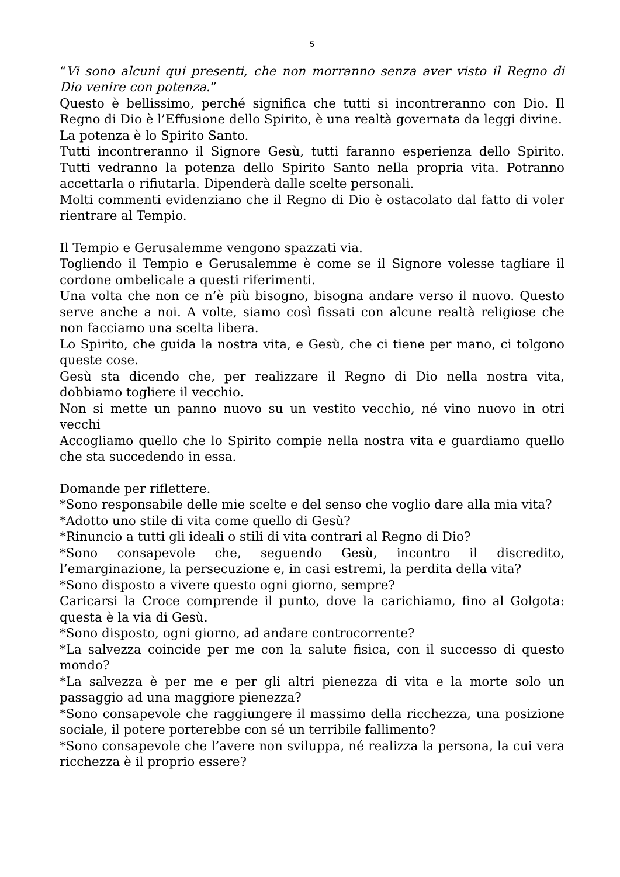5
“Vi sono alcuni qui presenti, che non morranno senza aver visto il Regno di Dio venire con potenza.”
Questo è bellissimo, perché significa che tutti si incontreranno con Dio. Il Regno di Dio è l’Effusione dello Spirito, è una realtà governata da leggi divine.
La potenza è lo Spirito Santo.
Tutti incontreranno il Signore Gesù, tutti faranno esperienza dello Spirito. Tutti vedranno la potenza dello Spirito Santo nella propria vita. Potranno accettarla o rifiutarla. Dipenderà dalle scelte personali.
Molti commenti evidenziano che il Regno di Dio è ostacolato dal fatto di voler rientrare al Tempio.
Il Tempio e Gerusalemme vengono spazzati via.
Togliendo il Tempio e Gerusalemme è come se il Signore volesse tagliare il cordone ombelicale a questi riferimenti.
Una volta che non ce n’è più bisogno, bisogna andare verso il nuovo. Questo serve anche a noi. A volte, siamo così fissati con alcune realtà religiose che non facciamo una scelta libera.
Lo Spirito, che guida la nostra vita, e Gesù, che ci tiene per mano, ci tolgono queste cose.
Gesù sta dicendo che, per realizzare il Regno di Dio nella nostra vita, dobbiamo togliere il vecchio.
Non si mette un panno nuovo su un vestito vecchio, né vino nuovo in otri vecchi
Accogliamo quello che lo Spirito compie nella nostra vita e guardiamo quello che sta succedendo in essa.
Domande per riflettere.
*Sono responsabile delle mie scelte e del senso che voglio dare alla mia vita?
*Adotto uno stile di vita come quello di Gesù?
*Rinuncio a tutti gli ideali o stili di vita contrari al Regno di Dio?
*Sono consapevole che, seguendo Gesù, incontro il discredito, l’emarginazione, la persecuzione e, in casi estremi, la perdita della vita?
*Sono disposto a vivere questo ogni giorno, sempre?
Caricarsi la Croce comprende il punto, dove la carichiamo, fino al Golgota: questa è la via di Gesù.
*Sono disposto, ogni giorno, ad andare controcorrente?
*La salvezza coincide per me con la salute fisica, con il successo di questo mondo?
*La salvezza è per me e per gli altri pienezza di vita e la morte solo un passaggio ad una maggiore pienezza?
*Sono consapevole che raggiungere il massimo della ricchezza, una posizione sociale, il potere porterebbe con sé un terribile fallimento?
*Sono consapevole che l’avere non sviluppa, né realizza la persona, la cui vera ricchezza è il proprio essere?